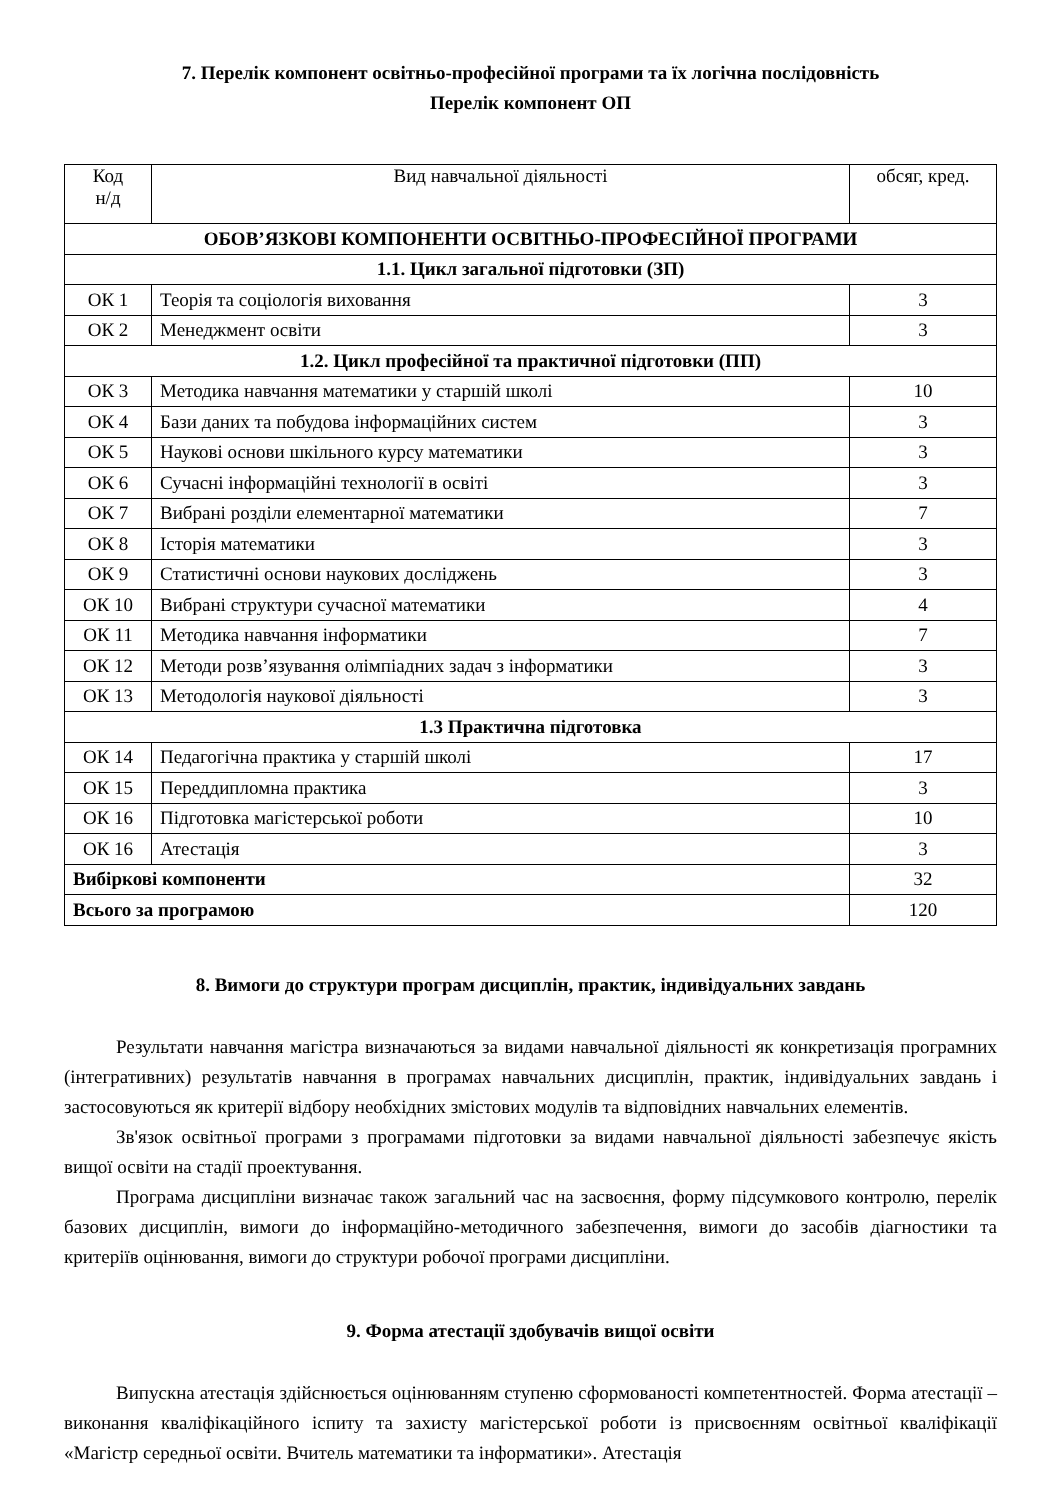7. Перелік компонент освітньо-професійної програми та їх логічна послідовність
Перелік компонент ОП
| Код н/д | Вид навчальної діяльності | обсяг, кред. |
| --- | --- | --- |
| ОБОВ’ЯЗКОВІ КОМПОНЕНТИ ОСВІТНЬО-ПРОФЕСІЙНОЇ ПРОГРАМИ | | |
| 1.1. Цикл загальної підготовки (ЗП) | | |
| ОК 1 | Теорія та соціологія виховання | 3 |
| ОК 2 | Менеджмент освіти | 3 |
| 1.2. Цикл професійної та практичної підготовки (ПП) | | |
| ОК 3 | Методика навчання математики у старшій школі | 10 |
| ОК 4 | Бази даних та побудова інформаційних систем | 3 |
| ОК 5 | Наукові основи шкільного курсу математики | 3 |
| ОК 6 | Сучасні інформаційні технології в освіті | 3 |
| ОК 7 | Вибрані розділи елементарної математики | 7 |
| ОК 8 | Історія математики | 3 |
| ОК 9 | Статистичні основи наукових досліджень | 3 |
| ОК 10 | Вибрані структури сучасної математики | 4 |
| ОК 11 | Методика навчання інформатики | 7 |
| ОК 12 | Методи розв’язування олімпіадних задач з інформатики | 3 |
| ОК 13 | Методологія наукової діяльності | 3 |
| 1.3 Практична підготовка | | |
| ОК 14 | Педагогічна практика у старшій школі | 17 |
| ОК 15 | Переддипломна практика | 3 |
| ОК 16 | Підготовка магістерської роботи | 10 |
| ОК 16 | Атестація | 3 |
| Вибіркові компоненти | | 32 |
| Всього за програмою | | 120 |
8. Вимоги до структури програм дисциплін, практик, індивідуальних завдань
Результати навчання магістра визначаються за видами навчальної діяльності як конкретизація програмних (інтегративних) результатів навчання в програмах навчальних дисциплін, практик, індивідуальних завдань і застосовуються як критерії відбору необхідних змістових модулів та відповідних навчальних елементів.
Зв'язок освітньої програми з програмами підготовки за видами навчальної діяльності забезпечує якість вищої освіти на стадії проектування.
Програма дисципліни визначає також загальний час на засвоєння, форму підсумкового контролю, перелік базових дисциплін, вимоги до інформаційно-методичного забезпечення, вимоги до засобів діагностики та критеріїв оцінювання, вимоги до структури робочої програми дисципліни.
9. Форма атестації здобувачів вищої освіти
Випускна атестація здійснюється оцінюванням ступеню сформованості компетентностей. Форма атестації – виконання кваліфікаційного іспиту та захисту магістерської роботи із присвоєнням освітньої кваліфікації «Магістр середньої освіти. Вчитель математики та інформатики». Атестація